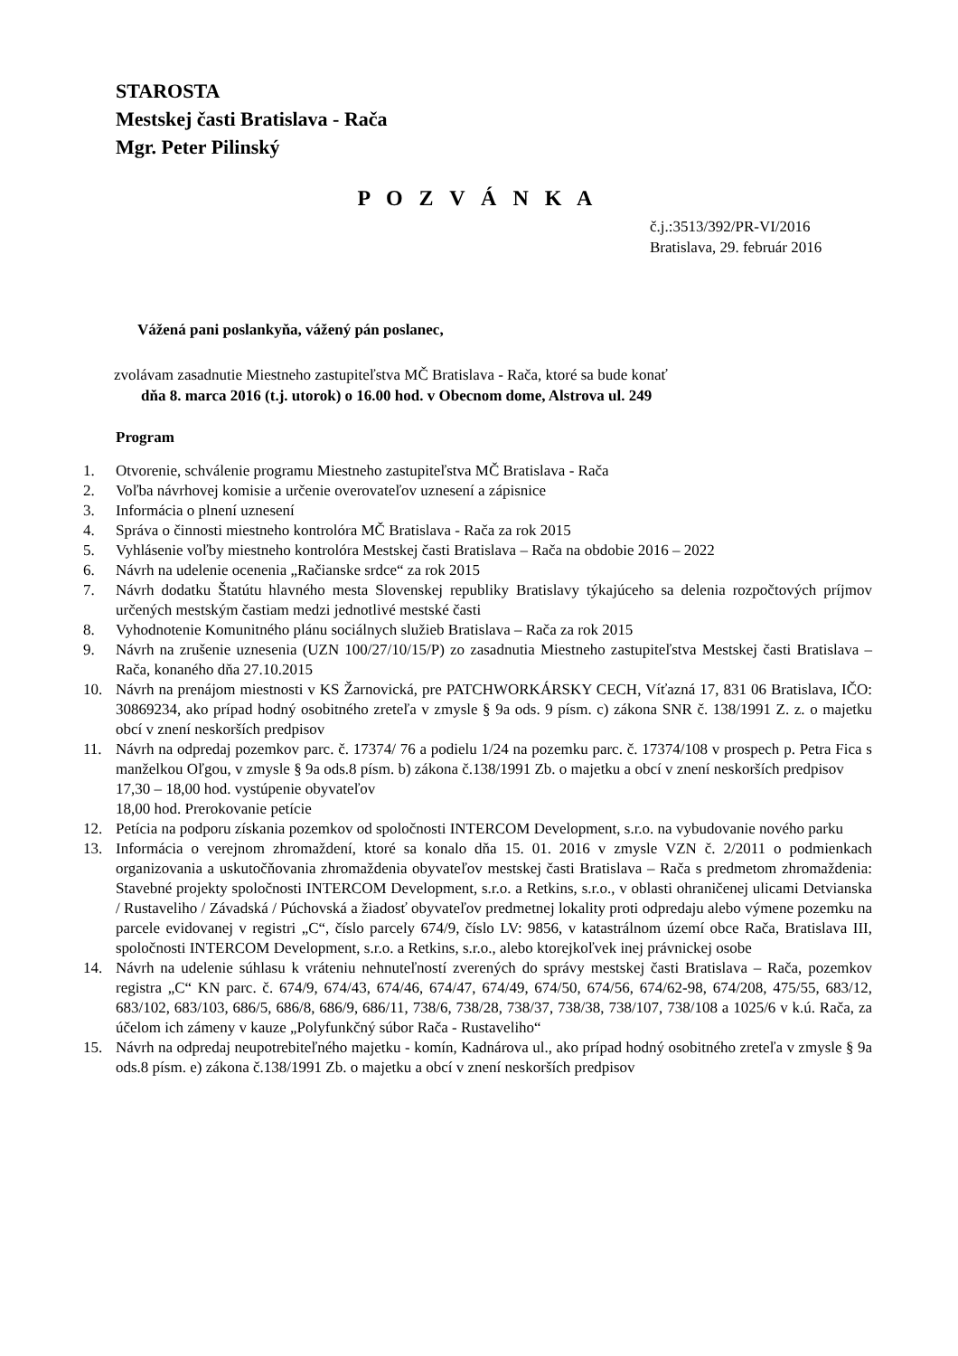STAROSTA
Mestskej časti Bratislava - Rača
Mgr. Peter Pilinský
P O Z V Á N K A
č.j.:3513/392/PR-VI/2016
Bratislava, 29. február 2016
Vážená pani poslankyňa, vážený pán poslanec,
zvolávam zasadnutie Miestneho zastupiteľstva MČ Bratislava - Rača, ktoré sa bude konať
dňa 8. marca 2016 (t.j. utorok) o 16.00 hod. v Obecnom dome, Alstrova ul. 249
Program
1. Otvorenie, schválenie programu Miestneho zastupiteľstva MČ Bratislava - Rača
2. Voľba návrhovej komisie a určenie overovateľov uznesení a zápisnice
3. Informácia o plnení uznesení
4. Správa o činnosti miestneho kontrolóra MČ Bratislava - Rača za rok 2015
5. Vyhlásenie voľby miestneho kontrolóra Mestskej časti Bratislava – Rača na obdobie 2016 – 2022
6. Návrh na udelenie ocenenia „Račianske srdce“ za rok 2015
7. Návrh dodatku Štatútu hlavného mesta Slovenskej republiky Bratislavy týkajúceho sa delenia rozpočtových príjmov určených mestským častiam medzi jednotlivé mestské časti
8. Vyhodnotenie Komunitného plánu sociálnych služieb Bratislava – Rača za rok 2015
9. Návrh na zrušenie uznesenia (UZN 100/27/10/15/P) zo zasadnutia Miestneho zastupiteľstva Mestskej časti Bratislava – Rača, konaného dňa 27.10.2015
10. Návrh na prenájom miestnosti v KS Žarnovická, pre PATCHWORKÁRSKY CECH, Víťazná 17, 831 06 Bratislava, IČO: 30869234, ako prípad hodný osobitného zreteľa v zmysle § 9a ods. 9 písm. c) zákona SNR č. 138/1991 Z. z. o majetku obcí v znení neskorších predpisov
11. Návrh na odpredaj pozemkov parc. č. 17374/ 76 a podielu 1/24 na pozemku parc. č. 17374/108 v prospech p. Petra Fica s manželkou Oľgou, v zmysle § 9a ods.8 písm. b) zákona č.138/1991 Zb. o majetku a obcí v znení neskorších predpisov
17,30 – 18,00 hod. vystúpenie obyvateľov
18,00 hod. Prerokovanie petície
12. Petícia na podporu získania pozemkov od spoločnosti INTERCOM Development, s.r.o. na vybudovanie nového parku
13. Informácia o verejnom zhromaždení, ktoré sa konalo dňa 15. 01. 2016 v zmysle VZN č. 2/2011 o podmienkach organizovania a uskutočňovania zhromaždenia obyvateľov mestskej časti Bratislava – Rača s predmetom zhromaždenia: Stavebné projekty spoločnosti INTERCOM Development, s.r.o. a Retkins, s.r.o., v oblasti ohraničenej ulicami Detvianska / Rustaveliho / Závadská / Púchovská a žiadosť obyvateľov predmetnej lokality proti odpredaju alebo výmene pozemku na parcele evidovanej v registri „C“, číslo parcely 674/9, číslo LV: 9856, v katastrálnom území obce Rača, Bratislava III, spoločnosti INTERCOM Development, s.r.o. a Retkins, s.r.o., alebo ktorejkoľvek inej právnickej osobe
14. Návrh na udelenie súhlasu k vráteniu nehnuteľností zverených do správy mestskej časti Bratislava – Rača, pozemkov registra „C“ KN parc. č. 674/9, 674/43, 674/46, 674/47, 674/49, 674/50, 674/56, 674/62-98, 674/208, 475/55, 683/12, 683/102, 683/103, 686/5, 686/8, 686/9, 686/11, 738/6, 738/28, 738/37, 738/38, 738/107, 738/108 a 1025/6 v k.ú. Rača, za účelom ich zámeny v kauze „Polyfunkčný súbor Rača - Rustaveliho“
15. Návrh na odpredaj neupotrebiteľného majetku - komín, Kadnárova ul., ako prípad hodný osobitného zreteľa v zmysle § 9a ods.8 písm. e) zákona č.138/1991 Zb. o majetku a obcí v znení neskorších predpisov